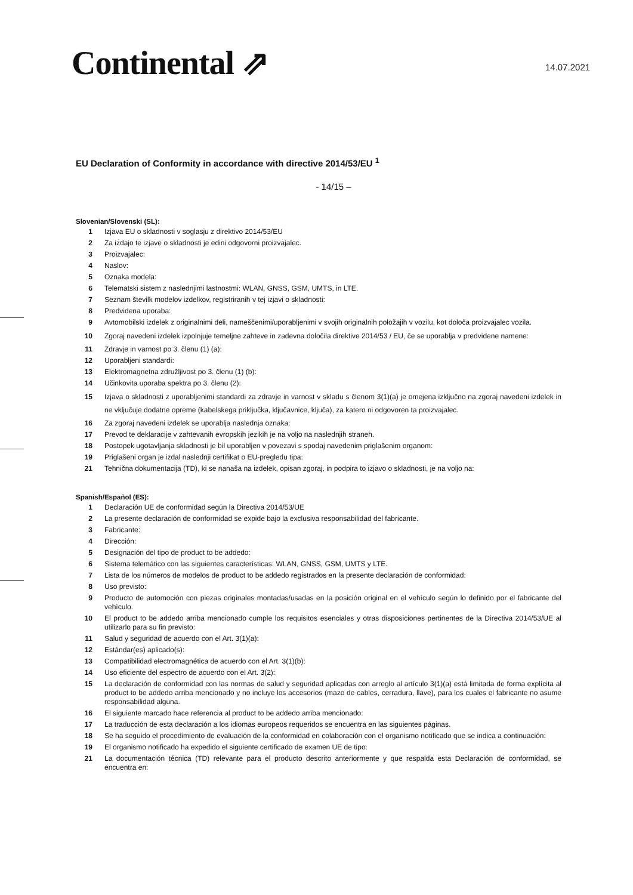Continental ⇗ 14.07.2021
EU Declaration of Conformity in accordance with directive 2014/53/EU <sup>1</sup>
- 14/15 –
Slovenian/Slovenski (SL):
1 Izjava EU o skladnosti v soglasju z direktivo 2014/53/EU
2 Za izdajo te izjave o skladnosti je edini odgovorni proizvajalec.
3 Proizvajalec:
4 Naslov:
5 Oznaka modela:
6 Telematski sistem z naslednjimi lastnostmi: WLAN, GNSS, GSM, UMTS, in LTE.
7 Seznam številk modelov izdelkov, registriranih v tej izjavi o skladnosti:
8 Predvidena uporaba:
9 Avtomobilski izdelek z originalnimi deli, nameščenimi/uporabljenimi v svojih originalnih položajih v vozilu, kot določa proizvajalec vozila.
10 Zgoraj navedeni izdelek izpolnjuje temeljne zahteve in zadevna določila direktive 2014/53 / EU, če se uporablja v predvidene namene:
11 Zdravje in varnost po 3. členu (1) (a):
12 Uporabljeni standardi:
13 Elektromagnetna združljivost po 3. členu (1) (b):
14 Učinkovita uporaba spektra po 3. členu (2):
15 Izjava o skladnosti z uporabljenimi standardi za zdravje in varnost v skladu s členom 3(1)(a) je omejena izključno na zgoraj navedeni izdelek in ne vključuje dodatne opreme (kabelskega priključka, ključavnice, ključa), za katero ni odgovoren ta proizvajalec.
16 Za zgoraj navedeni izdelek se uporablja naslednja oznaka:
17 Prevod te deklaracije v zahtevanih evropskih jezikih je na voljo na naslednjih straneh.
18 Postopek ugotavljanja skladnosti je bil uporabljen v povezavi s spodaj navedenim priglašenim organom:
19 Priglašeni organ je izdal naslednji certifikat o EU-pregledu tipa:
21 Tehnična dokumentacija (TD), ki se nanaša na izdelek, opisan zgoraj, in podpira to izjavo o skladnosti, je na voljo na:
Spanish/Español (ES):
1 Declaración UE de conformidad según la Directiva 2014/53/UE
2 La presente declaración de conformidad se expide bajo la exclusiva responsabilidad del fabricante.
3 Fabricante:
4 Dirección:
5 Designación del tipo de product to be addedo:
6 Sistema telemático con las siguientes características: WLAN, GNSS, GSM, UMTS y LTE.
7 Lista de los números de modelos de product to be addedo registrados en la presente declaración de conformidad:
8 Uso previsto:
9 Producto de automoción con piezas originales montadas/usadas en la posición original en el vehículo según lo definido por el fabricante del vehículo.
10 El product to be addedo arriba mencionado cumple los requisitos esenciales y otras disposiciones pertinentes de la Directiva 2014/53/UE al utilizarlo para su fin previsto:
11 Salud y seguridad de acuerdo con el Art. 3(1)(a):
12 Estándar(es) aplicado(s):
13 Compatibilidad electromagnética de acuerdo con el Art. 3(1)(b):
14 Uso eficiente del espectro de acuerdo con el Art. 3(2):
15 La declaración de conformidad con las normas de salud y seguridad aplicadas con arreglo al artículo 3(1)(a) está limitada de forma explícita al product to be addedo arriba mencionado y no incluye los accesorios (mazo de cables, cerradura, llave), para los cuales el fabricante no asume responsabilidad alguna.
16 El siguiente marcado hace referencia al product to be addedo arriba mencionado:
17 La traducción de esta declaración a los idiomas europeos requeridos se encuentra en las siguientes páginas.
18 Se ha seguido el procedimiento de evaluación de la conformidad en colaboración con el organismo notificado que se indica a continuación:
19 El organismo notificado ha expedido el siguiente certificado de examen UE de tipo:
21 La documentación técnica (TD) relevante para el producto descrito anteriormente y que respalda esta Declaración de conformidad, se encuentra en: